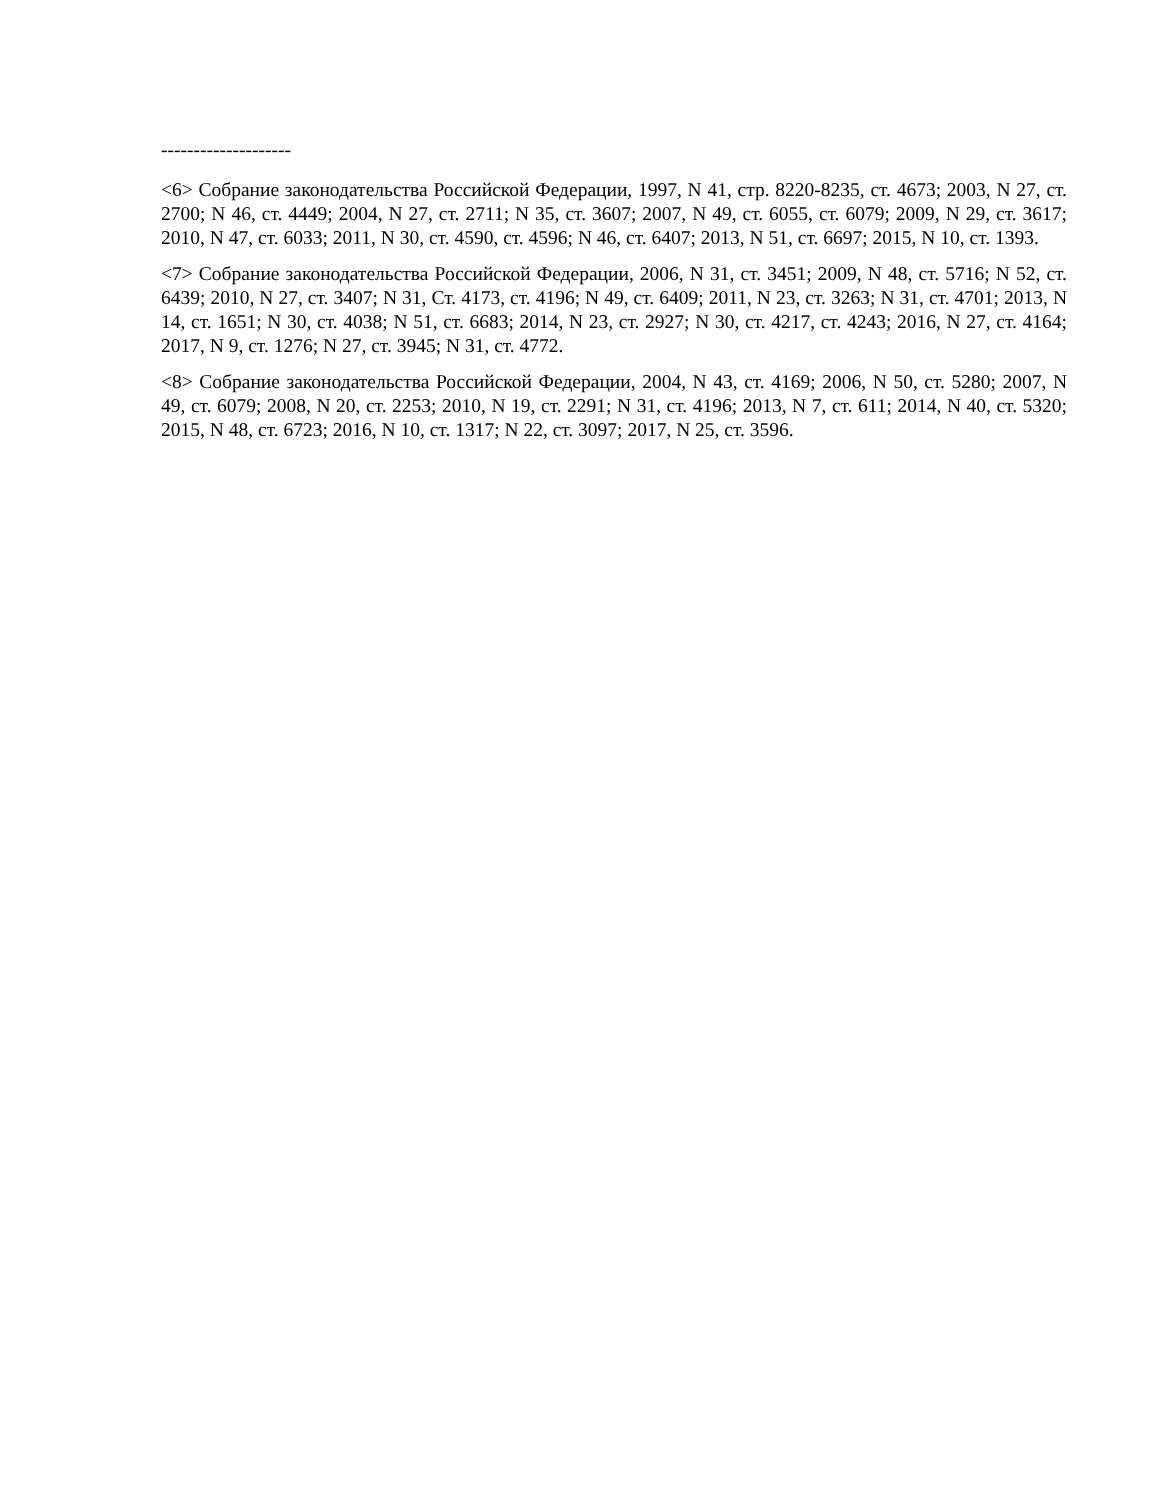--------------------
<6> Собрание законодательства Российской Федерации, 1997, N 41, стр. 8220-8235, ст. 4673; 2003, N 27, ст. 2700; N 46, ст. 4449; 2004, N 27, ст. 2711; N 35, ст. 3607; 2007, N 49, ст. 6055, ст. 6079; 2009, N 29, ст. 3617; 2010, N 47, ст. 6033; 2011, N 30, ст. 4590, ст. 4596; N 46, ст. 6407; 2013, N 51, ст. 6697; 2015, N 10, ст. 1393.
<7> Собрание законодательства Российской Федерации, 2006, N 31, ст. 3451; 2009, N 48, ст. 5716; N 52, ст. 6439; 2010, N 27, ст. 3407; N 31, Ст. 4173, ст. 4196; N 49, ст. 6409; 2011, N 23, ст. 3263; N 31, ст. 4701; 2013, N 14, ст. 1651; N 30, ст. 4038; N 51, ст. 6683; 2014, N 23, ст. 2927; N 30, ст. 4217, ст. 4243; 2016, N 27, ст. 4164; 2017, N 9, ст. 1276; N 27, ст. 3945; N 31, ст. 4772.
<8> Собрание законодательства Российской Федерации, 2004, N 43, ст. 4169; 2006, N 50, ст. 5280; 2007, N 49, ст. 6079; 2008, N 20, ст. 2253; 2010, N 19, ст. 2291; N 31, ст. 4196; 2013, N 7, ст. 611; 2014, N 40, ст. 5320; 2015, N 48, ст. 6723; 2016, N 10, ст. 1317; N 22, ст. 3097; 2017, N 25, ст. 3596.